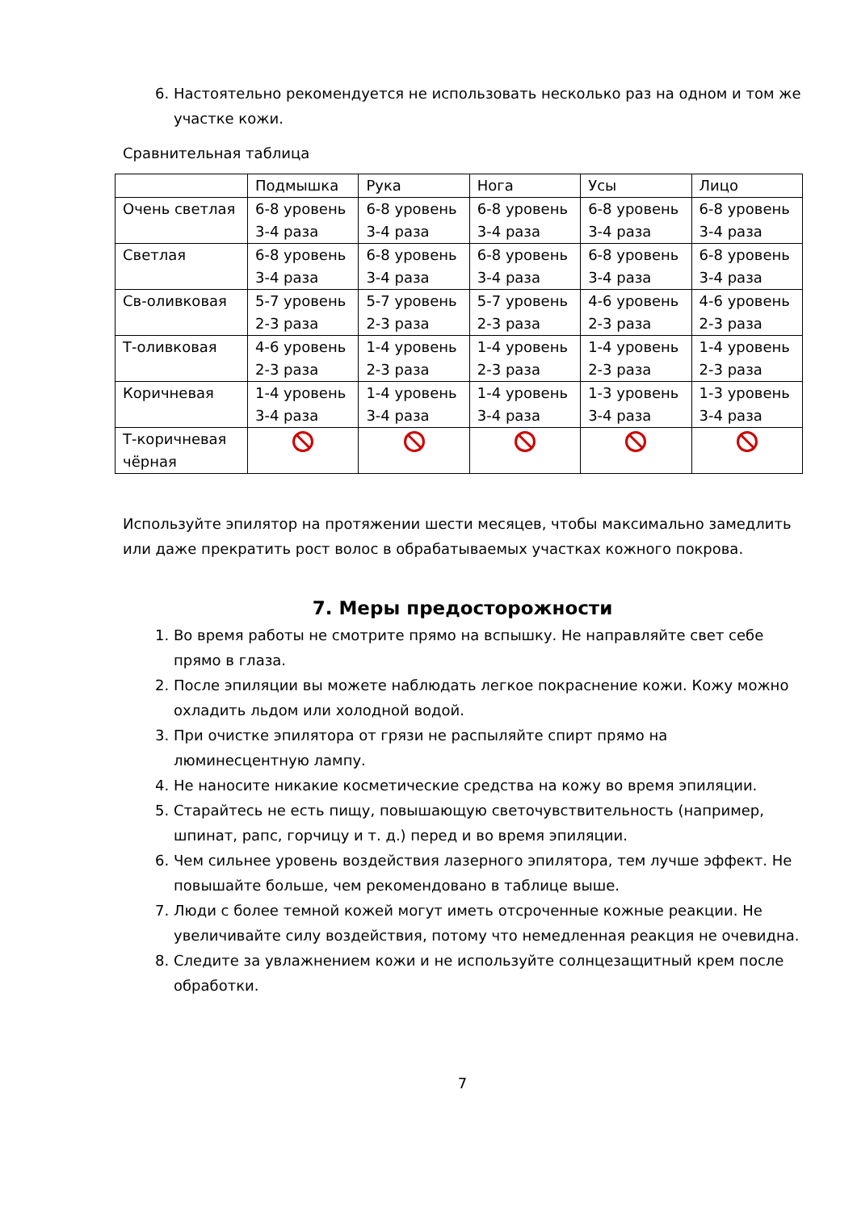6. Настоятельно рекомендуется не использовать несколько раз на одном и том же участке кожи.
Сравнительная таблица
| | Подмышка | Рука | Нога | Усы | Лицо |
| Очень светлая | 6-8 уровень 3-4 раза | 6-8 уровень 3-4 раза | 6-8 уровень 3-4 раза | 6-8 уровень 3-4 раза | 6-8 уровень 3-4 раза |
| Светлая | 6-8 уровень 3-4 раза | 6-8 уровень 3-4 раза | 6-8 уровень 3-4 раза | 6-8 уровень 3-4 раза | 6-8 уровень 3-4 раза |
| Св-оливковая | 5-7 уровень 2-3 раза | 5-7 уровень 2-3 раза | 5-7 уровень 2-3 раза | 4-6 уровень 2-3 раза | 4-6 уровень 2-3 раза |
| Т-оливковая | 4-6 уровень 2-3 раза | 1-4 уровень 2-3 раза | 1-4 уровень 2-3 раза | 1-4 уровень 2-3 раза | 1-4 уровень 2-3 раза |
| Коричневая | 1-4 уровень 3-4 раза | 1-4 уровень 3-4 раза | 1-4 уровень 3-4 раза | 1-3 уровень 3-4 раза | 1-3 уровень 3-4 раза |
| Т-коричневая чёрная | | | | | |
Используйте эпилятор на протяжении шести месяцев, чтобы максимально замедлить или даже прекратить рост волос в обрабатываемых участках кожного покрова.
7. Меры предосторожности
1. Во время работы не смотрите прямо на вспышку. Не направляйте свет себе прямо в глаза.
2. После эпиляции вы можете наблюдать легкое покраснение кожи. Кожу можно охладить льдом или холодной водой.
3. При очистке эпилятора от грязи не распыляйте спирт прямо на люминесцентную лампу.
4. Не наносите никакие косметические средства на кожу во время эпиляции.
5. Старайтесь не есть пищу, повышающую светочувствительность (например, шпинат, рапс, горчицу и т. д.) перед и во время эпиляции.
6. Чем сильнее уровень воздействия лазерного эпилятора, тем лучше эффект. Не повышайте больше, чем рекомендовано в таблице выше.
7. Люди с более темной кожей могут иметь отсроченные кожные реакции. Не увеличивайте силу воздействия, потому что немедленная реакция не очевидна.
8. Следите за увлажнением кожи и не используйте солнцезащитный крем после обработки.
7